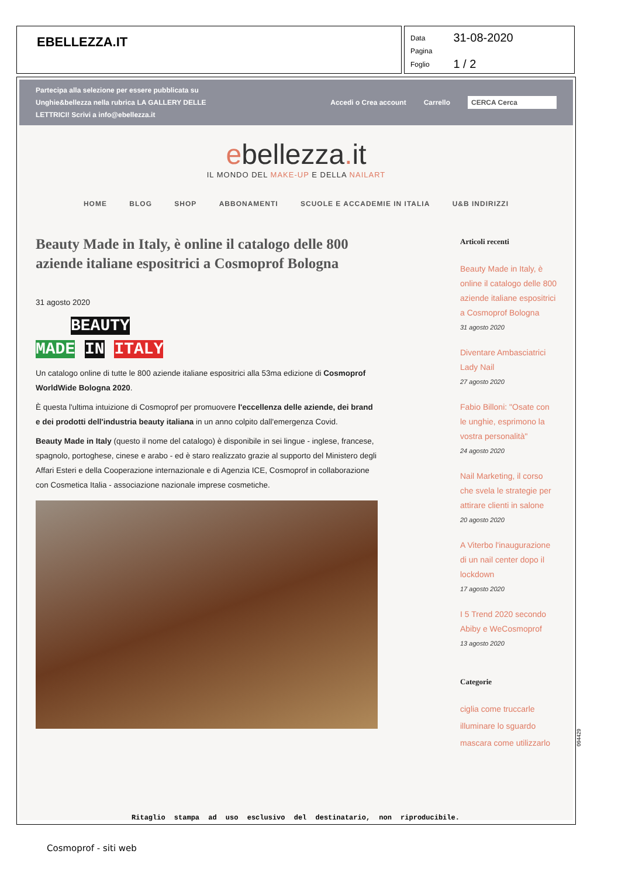EBELLEZZA.IT
| Data | 31-08-2020 |
| Pagina | |
| Foglio | 1 / 2 |
Partecipa alla selezione per essere pubblicata su Unghie&bellezza nella rubrica LA GALLERY DELLE LETTRICI! Scrivi a info@ebellezza.it
Accedi o Crea account Carrello CERCA Cerca
ebellezza. it
IL MONDO DEL MAKE-UP E DELLA NAILART
HOME BLOG SHOP ABBONAMENTI SCUOLE E ACCADEMIE IN ITALIA U&B INDIRIZZI
Beauty Made in Italy, è online il catalogo delle 800 aziende italiane espositrici a Cosmoprof Bologna
31 agosto 2020
BEAUTY
MADE IN ITALY
Un catalogo online di tutte le 800 aziende italiane espositrici alla 53ma edizione di Cosmoprof WorldWide Bologna 2020.
È questa l'ultima intuizione di Cosmoprof per promuovere l'eccellenza delle aziende, dei brand e dei prodotti dell'industria beauty italiana in un anno colpito dall'emergenza Covid.
Beauty Made in Italy (questo il nome del catalogo) è disponibile in sei lingue - inglese, francese, spagnolo, portoghese, cinese e arabo - ed è staro realizzato grazie al supporto del Ministero degli Affari Esteri e della Cooperazione internazionale e di Agenzia ICE, Cosmoprof in collaborazione con Cosmetica Italia - associazione nazionale imprese cosmetiche.
Articoli recenti
Beauty Made in Italy, è online il catalogo delle 800 aziende italiane espositrici a Cosmoprof Bologna
31 agosto 2020
Diventare Ambasciatrici Lady Nail
27 agosto 2020
Fabio Billoni: "Osate con le unghie, esprimono la vostra personalità"
24 agosto 2020
Nail Marketing, il corso che svela le strategie per attirare clienti in salone
20 agosto 2020
A Viterbo l'inaugurazione di un nail center dopo il lockdown
17 agosto 2020
I 5 Trend 2020 secondo Abiby e WeCosmoprof
13 agosto 2020
Categorie
ciglia come truccarle
illuminare lo sguardo
mascara come utilizzarlo
Ritaglio stampa ad uso esclusivo del destinatario, non riproducibile.
094429
Cosmoprof - siti web